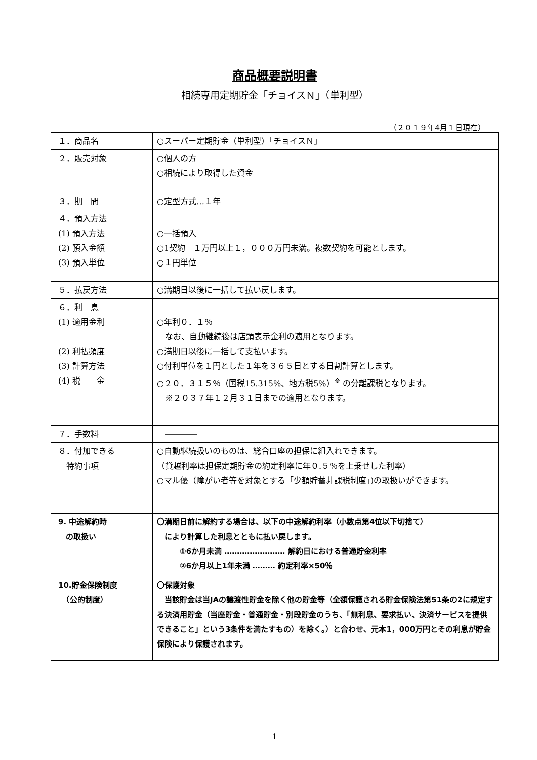商品概要説明書
相続専用定期貯金「チョイスＮ」（単利型）
（２０１９年4月１日現在）
| １．商品名 | ○スーパー定期貯金（単利型）「チョイスＮ」 |
| ２．販売対象 | ○個人の方 ○相続により取得した資金 |
| ３．期 間 | ○定型方式…１年 |
| ４．預入方法 (1) 預入方法 (2) 預入金額 (3) 預入単位 | ○一括預入 ○1契約 １万円以上１，０００万円未満。複数契約を可能とします。 ○１円単位 |
| ５．払戻方法 | ○満期日以後に一括して払い戻します。 |
| ６．利 息 (1) 適用金利 (2) 利払頻度 (3) 計算方法 (4) 税 金 | ○年利０．１％ なお、自動継続後は店頭表示金利の適用となります。 ○満期日以後に一括して支払います。 ○付利単位を１円とした１年を３６５日とする日割計算とします。 ○２０．３１５％（国税15.315%、地方税5%）<sup>※</sup> の分離課税となります。 ※２０３７年１２月３１日までの適用となります。 |
| ７．手数料 | ―――― |
| ８．付加できる 特約事項 | ○自動継続扱いのものは、総合口座の担保に組入れできます。 （貸越利率は担保定期貯金の約定利率に年０.５％を上乗せした利率） ○マル優（障がい者等を対象とする「少額貯蓄非課税制度」)の取扱いができます。 |
| 9. 中途解約時 の取扱い | 〇満期日前に解約する場合は、以下の中途解約利率（小数点第4位以下切捨て） により計算した利息とともに払い戻します。 ①6か月未満 …………………… 解約日における普通貯金利率 ②6か月以上1年未満 ……… 約定利率×50％ |
| 10.貯金保険制度 （公的制度） | 〇保護対象 当該貯金は当JAの譲渡性貯金を除く他の貯金等（全額保護される貯金保険法第51条の2に規定する決済用貯金（当座貯金・普通貯金・別段貯金のうち、「無利息、要求払い、決済サービスを提供できること」という3条件を満たすもの）を除く。）と合わせ、元本1，000万円とその利息が貯金保険により保護されます。 |
1